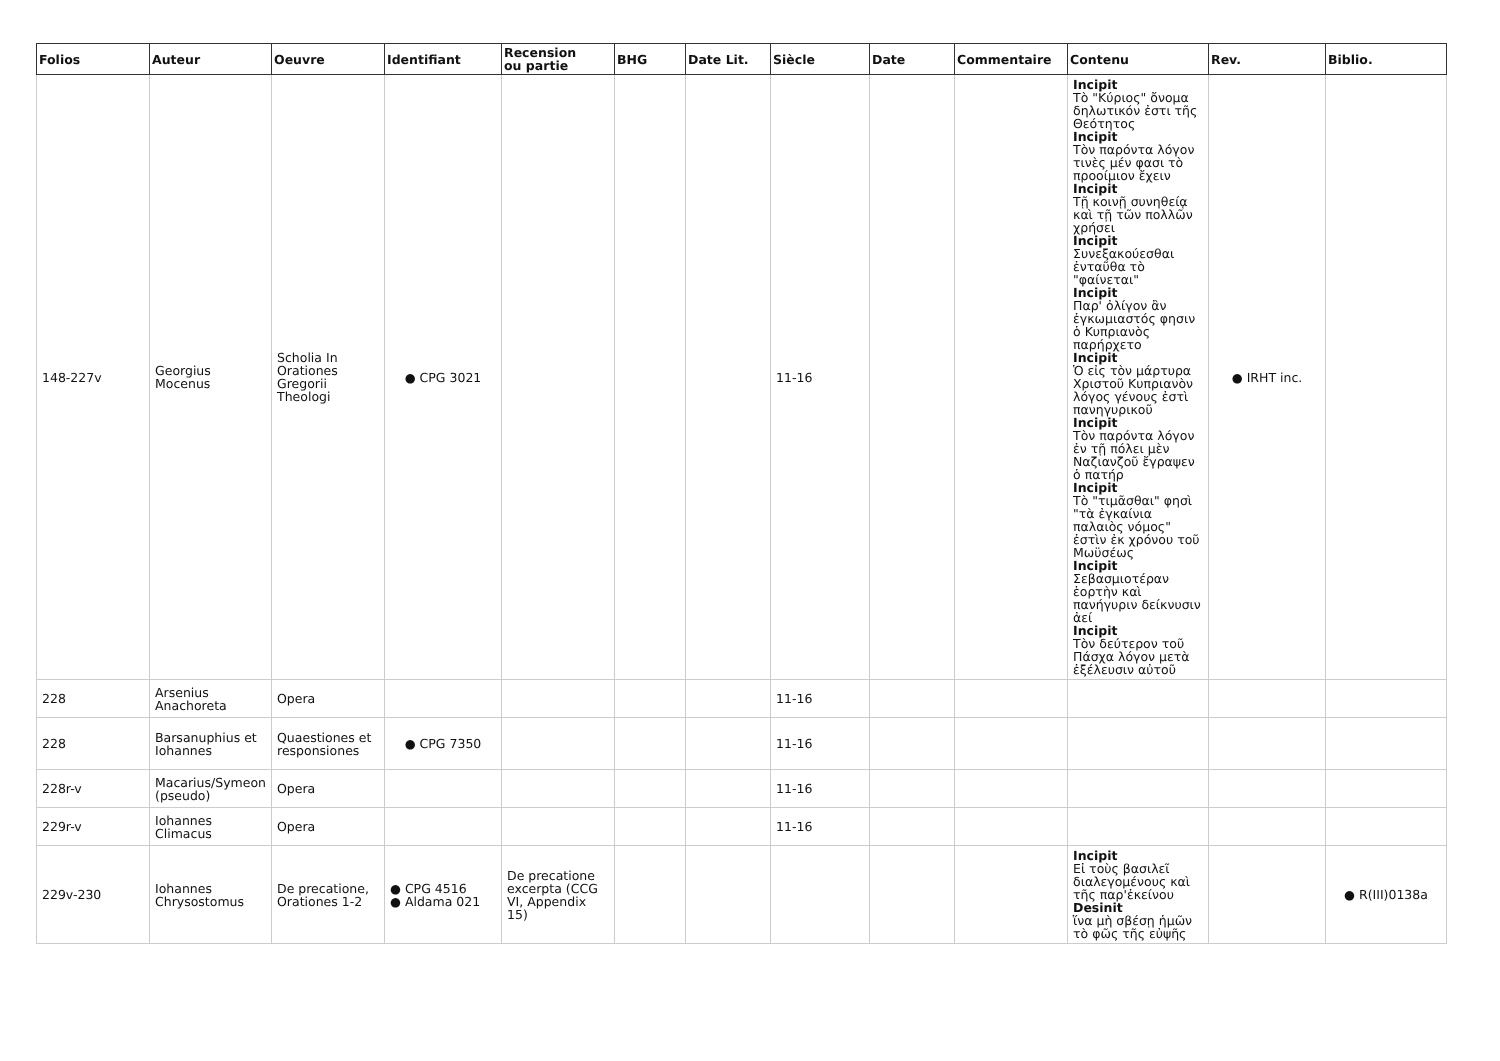| Folios | Auteur | Oeuvre | Identifiant | Recension ou partie | BHG | Date Lit. | Siècle | Date | Commentaire | Contenu | Rev. | Biblio. |
| --- | --- | --- | --- | --- | --- | --- | --- | --- | --- | --- | --- | --- |
| 148-227v | Georgius Mocenus | Scholia In Orationes Gregorii Theologi | ● CPG 3021 | | | | 11-16 | | | Incipit Τὸ "Κύριος" ὄνομα δηλωτικόν ἐστι τῆς Θεότητος Incipit Τὸν παρόντα λόγον τινὲς μέν φασι τὸ προοίμιον ἔχειν Incipit Τῇ κοινῇ συνηθείᾳ καὶ τῇ τῶν πολλῶν χρήσει Incipit Συνεξακούεσθαι ἐνταῦθα τὸ "φαίνεται" Incipit Παρ' ὀλίγον ἂν ἐγκωμιαστός φησιν ὁ Κυπριανὸς παρήρχετο Incipit Ὁ εἰς τὸν μάρτυρα Χριστοῦ Κυπριανὸν λόγος γένους ἐστὶ πανηγυρικοῦ Incipit Τὸν παρόντα λόγον ἐν τῇ πόλει μὲν Ναζιανζοῦ ἔγραψεν ὁ πατήρ Incipit Τὸ "τιμᾶσθαι" φησὶ "τὰ ἐγκαίνια παλαιὸς νόμος" ἐστὶν ἐκ χρόνου τοῦ Μωϋσέως Incipit Σεβασμιοτέραν ἑορτὴν καὶ πανήγυριν δείκνυσιν ἀεί Incipit Τὸν δεύτερον τοῦ Πάσχα λόγον μετὰ ἐξέλευσιν αὐτοῦ | ● IRHT inc. | |
| 228 | Arsenius Anachoreta | Opera | | | | | 11-16 | | | | | |
| 228 | Barsanuphius et Iohannes | Quaestiones et responsiones | ● CPG 7350 | | | | 11-16 | | | | | |
| 228r-v | Macarius/Symeon (pseudo) | Opera | | | | | 11-16 | | | | | |
| 229r-v | Iohannes Climacus | Opera | | | | | 11-16 | | | | | |
| 229v-230 | Iohannes Chrysostomus | De precatione, Orationes 1-2 | ● CPG 4516 ● Aldama 021 | De precatione excerpta (CCG VI, Appendix 15) | | | | | | Incipit Εἰ τοὺς βασιλεῖ διαλεγομένους καὶ τῆς παρ'ἐκείνου Desinit ἵνα μὴ σβέσῃ ἡμῶν τὸ φῶς τῆς εὐψῆς | | ● R(III)0138a |